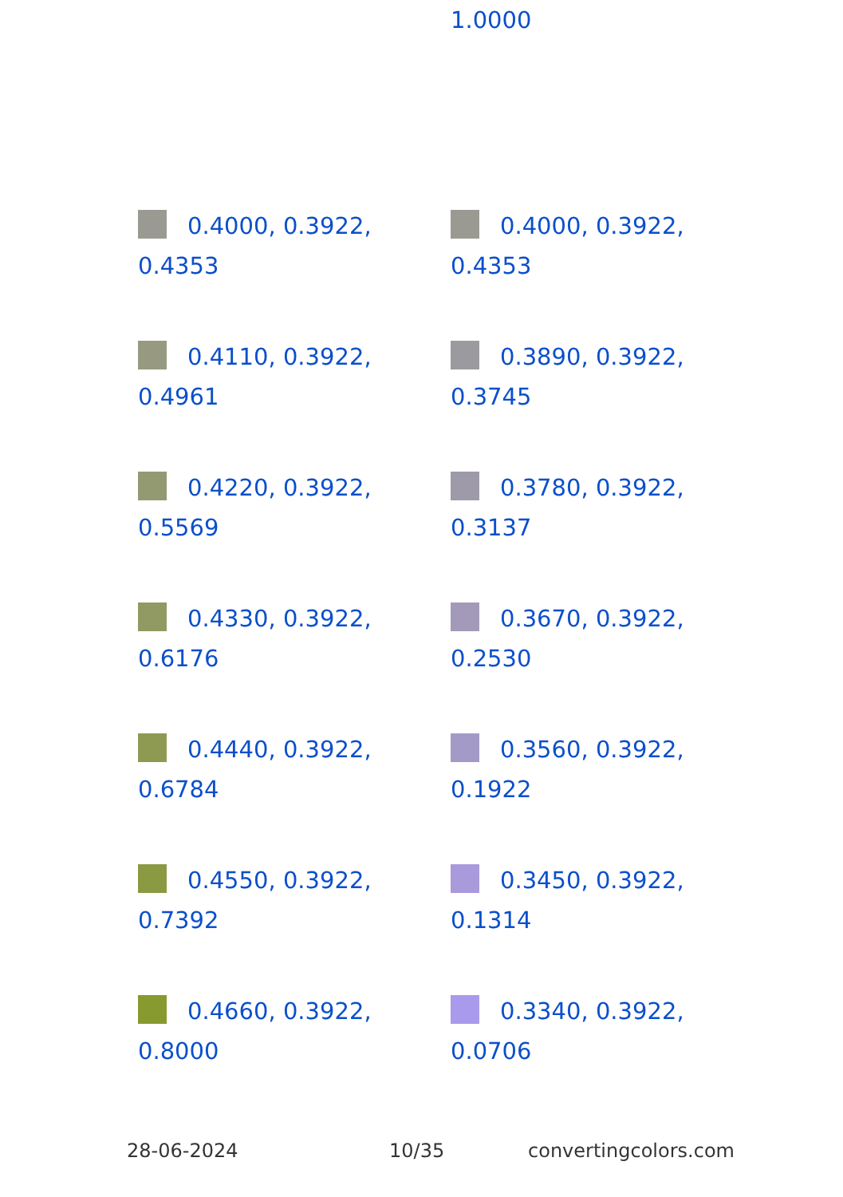1.0000
| 0.4000, 0.3922, 0.4353 | 0.4000, 0.3922, 0.4353 |
| 0.4110, 0.3922, 0.4961 | 0.3890, 0.3922, 0.3745 |
| 0.4220, 0.3922, 0.5569 | 0.3780, 0.3922, 0.3137 |
| 0.4330, 0.3922, 0.6176 | 0.3670, 0.3922, 0.2530 |
| 0.4440, 0.3922, 0.6784 | 0.3560, 0.3922, 0.1922 |
| 0.4550, 0.3922, 0.7392 | 0.3450, 0.3922, 0.1314 |
| 0.4660, 0.3922, 0.8000 | 0.3340, 0.3922, 0.0706 |
28-06-2024 10/35 convertingcolors.com